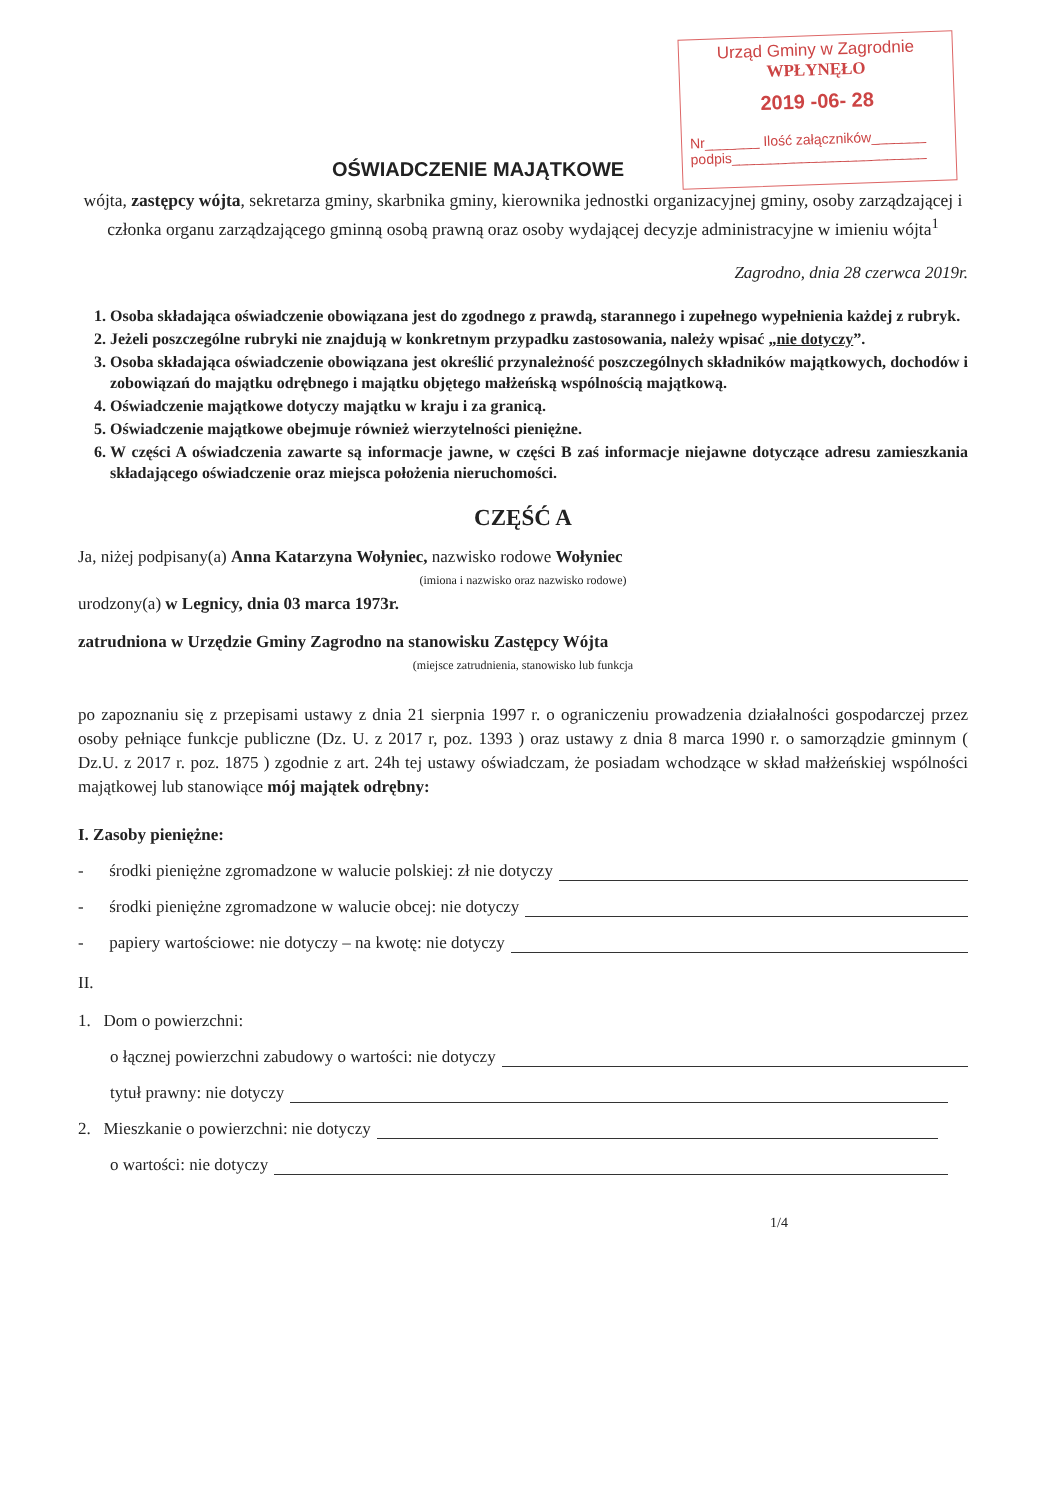Urząd Gminy w Zagrodnie
WPŁYNĘŁO
2019 -06- 28
Nr_______ Ilość załączników_______
podpis_________________________
OŚWIADCZENIE MAJĄTKOWE
wójta, zastępcy wójta, sekretarza gminy, skarbnika gminy, kierownika jednostki organizacyjnej gminy, osoby zarządzającej i członka organu zarządzającego gminną osobą prawną oraz osoby wydającej decyzje administracyjne w imieniu wójta<sup>1</sup>
Zagrodno, dnia 28 czerwca 2019r.
1. Osoba składająca oświadczenie obowiązana jest do zgodnego z prawdą, starannego i zupełnego wypełnienia każdej z rubryk.
2. Jeżeli poszczególne rubryki nie znajdują w konkretnym przypadku zastosowania, należy wpisać „nie dotyczy”.
3. Osoba składająca oświadczenie obowiązana jest określić przynależność poszczególnych składników majątkowych, dochodów i zobowiązań do majątku odrębnego i majątku objętego małżeńską wspólnością majątkową.
4. Oświadczenie majątkowe dotyczy majątku w kraju i za granicą.
5. Oświadczenie majątkowe obejmuje również wierzytelności pieniężne.
6. W części A oświadczenia zawarte są informacje jawne, w części B zaś informacje niejawne dotyczące adresu zamieszkania składającego oświadczenie oraz miejsca położenia nieruchomości.
CZĘŚĆ A
Ja, niżej podpisany(a) Anna Katarzyna Wołyniec, nazwisko rodowe Wołyniec
(imiona i nazwisko oraz nazwisko rodowe)
urodzony(a) w Legnicy, dnia 03 marca 1973r.
zatrudniona w Urzędzie Gminy Zagrodno na stanowisku Zastępcy Wójta
(miejsce zatrudnienia, stanowisko lub funkcja
po zapoznaniu się z przepisami ustawy z dnia 21 sierpnia 1997 r. o ograniczeniu prowadzenia działalności gospodarczej przez osoby pełniące funkcje publiczne (Dz. U. z 2017 r, poz. 1393 ) oraz ustawy z dnia 8 marca 1990 r. o samorządzie gminnym ( Dz.U. z 2017 r. poz. 1875 ) zgodnie z art. 24h tej ustawy oświadczam, że posiadam wchodzące w skład małżeńskiej wspólności majątkowej lub stanowiące mój majątek odrębny:
I. Zasoby pieniężne:
- środki pieniężne zgromadzone w walucie polskiej: zł nie dotyczy
- środki pieniężne zgromadzone w walucie obcej: nie dotyczy
- papiery wartościowe: nie dotyczy – na kwotę: nie dotyczy
II.
1. Dom o powierzchni:
o łącznej powierzchni zabudowy o wartości: nie dotyczy
tytuł prawny: nie dotyczy
2. Mieszkanie o powierzchni: nie dotyczy
o wartości: nie dotyczy
1/4